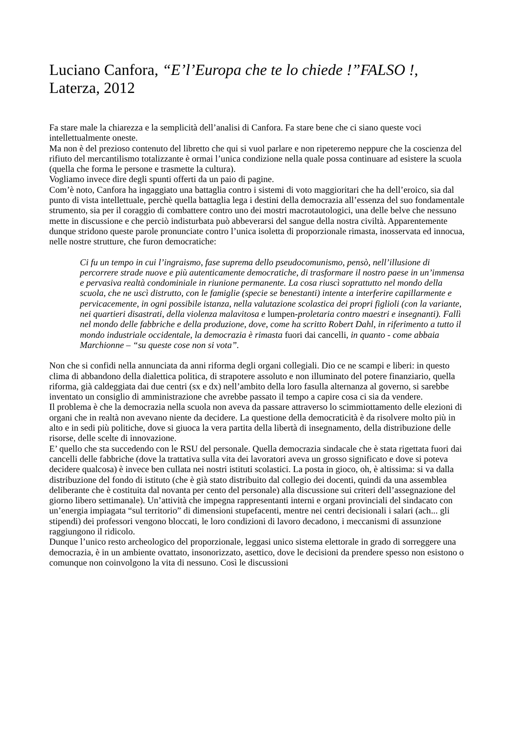Luciano Canfora, “E’l’Europa che te lo chiede !”FALSO !, Laterza, 2012
Fa stare male la chiarezza e la semplicità dell’analisi di Canfora. Fa stare bene che ci siano queste voci intellettualmente oneste.
Ma non è del prezioso contenuto del libretto che qui si vuol parlare e non ripeteremo neppure che la coscienza del rifiuto del mercantilismo totalizzante è ormai l’unica condizione nella quale possa continuare ad esistere la scuola (quella che forma le persone e trasmette la cultura).
Vogliamo invece dire degli spunti offerti da un paio di pagine.
Com’è noto, Canfora ha ingaggiato una battaglia contro i sistemi di voto maggioritari che ha dell’eroico, sia dal punto di vista intellettuale, perchè quella battaglia lega i destini della democrazia all’essenza del suo fondamentale strumento, sia per il coraggio di combattere contro uno dei mostri macrotautologici, una delle belve che nessuno mette in discussione e che perciò indisturbata può abbeverarsi del sangue della nostra civiltà. Apparentemente dunque stridono queste parole pronunciate contro l’unica isoletta di proporzionale rimasta, inosservata ed innocua, nelle nostre strutture, che furon democratiche:
Ci fu un tempo in cui l’ingraismo, fase suprema dello pseudocomunismo, pensò, nell’illusione di percorrere strade nuove e più autenticamente democratiche, di trasformare il nostro paese in un’immensa e pervasiva realtà condominiale in riunione permanente. La cosa riuscì soprattutto nel mondo della scuola, che ne uscì distrutto, con le famiglie (specie se benestanti) intente a interferire capillarmente e pervicacemente, in ogni possibile istanza, nella valutazione scolastica dei propri figlioli (con la variante, nei quartieri disastrati, della violenza malavitosa e lumpen-proletaria contro maestri e insegnanti). Fallì nel mondo delle fabbriche e della produzione, dove, come ha scritto Robert Dahl, in riferimento a tutto il mondo industriale occidentale, la democrazia è rimasta fuori dai cancelli, in quanto - come abbaia Marchionne – “su queste cose non si vota”.
Non che si confidi nella annunciata da anni riforma degli organi collegiali. Dio ce ne scampi e liberi: in questo clima di abbandono della dialettica politica, di strapotere assoluto e non illuminato del potere finanziario, quella riforma, già caldeggiata dai due centri (sx e dx) nell’ambito della loro fasulla alternanza al governo, si sarebbe inventato un consiglio di amministrazione che avrebbe passato il tempo a capire cosa ci sia da vendere.
Il problema è che la democrazia nella scuola non aveva da passare attraverso lo scimmiottamento delle elezioni di organi che in realtà non avevano niente da decidere. La questione della democraticità è da risolvere molto più in alto e in sedi più politiche, dove si giuoca la vera partita della libertà di insegnamento, della distribuzione delle risorse, delle scelte di innovazione.
E’ quello che sta succedendo con le RSU del personale. Quella democrazia sindacale che è stata rigettata fuori dai cancelli delle fabbriche (dove la trattativa sulla vita dei lavoratori aveva un grosso significato e dove si poteva decidere qualcosa) è invece ben cullata nei nostri istituti scolastici. La posta in gioco, oh, è altissima: si va dalla distribuzione del fondo di istituto (che è già stato distribuito dal collegio dei docenti, quindi da una assemblea deliberante che è costituita dal novanta per cento del personale) alla discussione sui criteri dell’assegnazione del giorno libero settimanale). Un’attività che impegna rappresentanti interni e organi provinciali del sindacato con un’energia impiagata “sul territorio” di dimensioni stupefacenti, mentre nei centri decisionali i salari (ach... gli stipendi) dei professori vengono bloccati, le loro condizioni di lavoro decadono, i meccanismi di assunzione raggiungono il ridicolo.
Dunque l’unico resto archeologico del proporzionale, leggasi unico sistema elettorale in grado di sorreggere una democrazia, è in un ambiente ovattato, insonorizzato, asettico, dove le decisioni da prendere spesso non esistono o comunque non coinvolgono la vita di nessuno. Così le discussioni